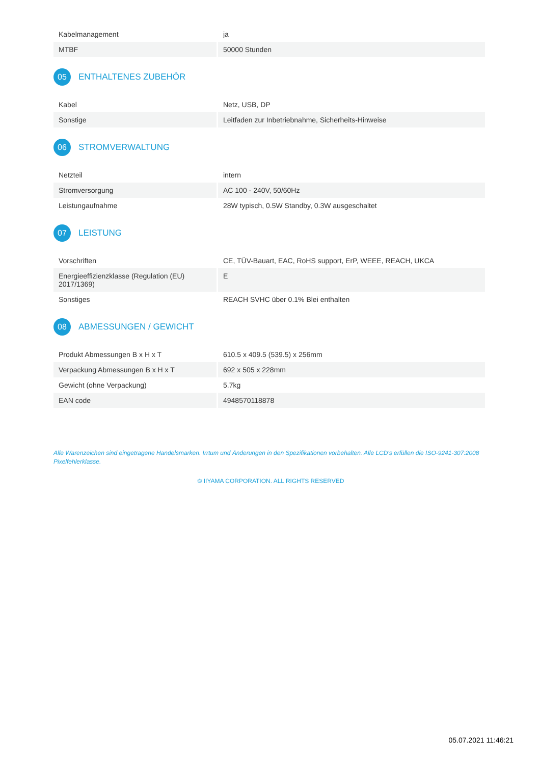| Kabelmanagement | ja |
| MTBF | 50000 Stunden |
05 ENTHALTENES ZUBEHÖR
| Kabel | Netz, USB, DP |
| Sonstige | Leitfaden zur Inbetriebnahme, Sicherheits-Hinweise |
06 STROMVERWALTUNG
| Netzteil | intern |
| Stromversorgung | AC 100 - 240V, 50/60Hz |
| Leistungaufnahme | 28W typisch, 0.5W Standby, 0.3W ausgeschaltet |
07 LEISTUNG
| Vorschriften | CE, TÜV-Bauart, EAC, RoHS support, ErP, WEEE, REACH, UKCA |
| Energieeffizienzklasse (Regulation (EU) 2017/1369) | E |
| Sonstiges | REACH SVHC über 0.1% Blei enthalten |
08 ABMESSUNGEN / GEWICHT
| Produkt Abmessungen B x H x T | 610.5 x 409.5 (539.5) x 256mm |
| Verpackung Abmessungen B x H x T | 692 x 505 x 228mm |
| Gewicht (ohne Verpackung) | 5.7kg |
| EAN code | 4948570118878 |
Alle Warenzeichen sind eingetragene Handelsmarken. Irrtum und Änderungen in den Spezifikationen vorbehalten. Alle LCD's erfüllen die ISO-9241-307:2008 Pixelfehlerklasse.
© IIYAMA CORPORATION. ALL RIGHTS RESERVED
05.07.2021 11:46:21